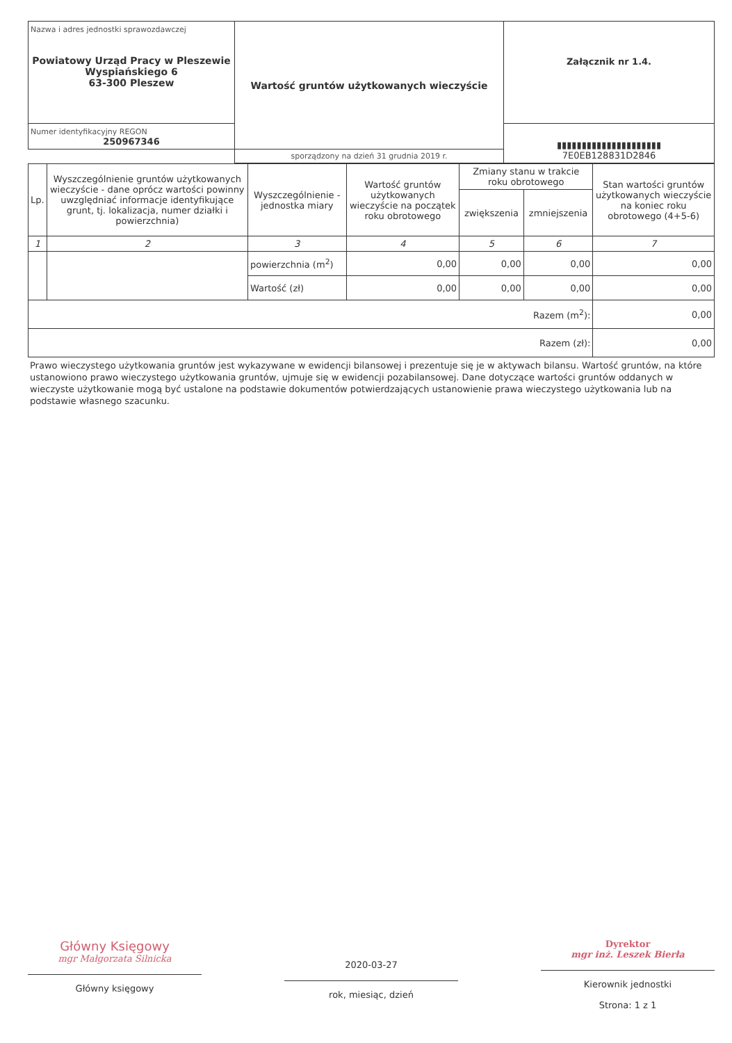| Nazwa i adres jednostki sprawozdawczej Powiatowy Urząd Pracy w Pleszewie Wyspiańskiego 6 63-300 Pleszew | Wartość gruntów użytkowanych wieczyście | Załącznik nr 1.4. |
| Numer identyfikacyjny REGON 250967346 | | ▮▮▮▮▮▮▮▮▮▮▮▮▮▮▮▮▮▮▮▮▮ 7E0EB128831D2846 |
| | sporządzony na dzień 31 grudnia 2019 r. | |
| Lp. | Wyszczególnienie gruntów użytkowanych wieczyście - dane oprócz wartości powinny uwzględniać informacje identyfikujące grunt, tj. lokalizacja, numer działki i powierzchnia) | Wyszczególnienie - jednostka miary | Wartość gruntów użytkowanych wieczyście na początek roku obrotowego | Zmiany stanu w trakcie roku obrotowego | | Stan wartości gruntów użytkowanych wieczyście na koniec roku obrotowego (4+5-6) |
| --- | --- | --- | --- | --- | --- | --- |
| | | | | zwiększenia | zmniejszenia | |
| 1 | 2 | 3 | 4 | 5 | 6 | 7 |
| | | powierzchnia (m<sup>2</sup>) | 0,00 | 0,00 | 0,00 | 0,00 |
| | | Wartość (zł) | 0,00 | 0,00 | 0,00 | 0,00 |
| Razem (m<sup>2</sup>): | | | | | | 0,00 |
| Razem (zł): | | | | | | 0,00 |
Prawo wieczystego użytkowania gruntów jest wykazywane w ewidencji bilansowej i prezentuje się je w aktywach bilansu. Wartość gruntów, na które ustanowiono prawo wieczystego użytkowania gruntów, ujmuje się w ewidencji pozabilansowej. Dane dotyczące wartości gruntów oddanych w wieczyste użytkowanie mogą być ustalone na podstawie dokumentów potwierdzających ustanowienie prawa wieczystego użytkowania lub na podstawie własnego szacunku.
Główny Księgowy
mgr Małgorzata Silnicka
Główny księgowy
2020-03-27
rok, miesiąc, dzień
Dyrektor
mgr inż. Leszek Bierła
Kierownik jednostki
Strona: 1 z 1